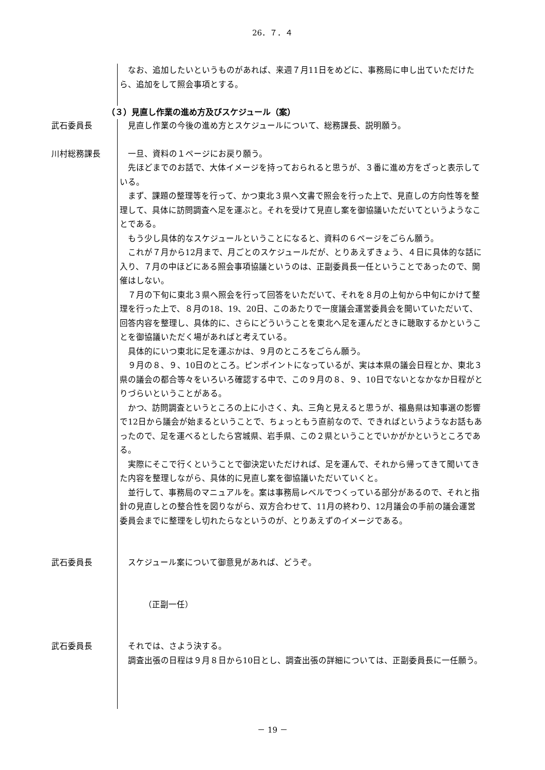26．７．４
なお、追加したいというものがあれば、来週７月11日をめどに、事務局に申し出ていただけたら、追加をして照会事項とする。
（３）見直し作業の進め方及びスケジュール（案）
武石委員長 見直し作業の今後の進め方とスケジュールについて、総務課長、説明願う。
川村総務課長 一旦、資料の１ページにお戻り願う。
先ほどまでのお話で、大体イメージを持っておられると思うが、３番に進め方をざっと表示している。
まず、課題の整理等を行って、かつ東北３県へ文書で照会を行った上で、見直しの方向性等を整理して、具体に訪問調査へ足を運ぶと。それを受けて見直し案を御協議いただいてというようなことである。
もう少し具体的なスケジュールということになると、資料の６ページをごらん願う。
これが７月から12月まで、月ごとのスケジュールだが、とりあえずきょう、４日に具体的な話に入り、７月の中ほどにある照会事項協議というのは、正副委員長一任ということであったので、開催はしない。
７月の下旬に東北３県へ照会を行って回答をいただいて、それを８月の上旬から中旬にかけて整理を行った上で、８月の18、19、20日、このあたりで一度議会運営委員会を開いていただいて、回答内容を整理し、具体的に、さらにどういうことを東北へ足を運んだときに聴取するかということを御協議いただく場があればと考えている。
具体的にいつ東北に足を運ぶかは、９月のところをごらん願う。
９月の８、９、10日のところ。ピンポイントになっているが、実は本県の議会日程とか、東北３県の議会の都合等々をいろいろ確認する中で、この９月の８、９、10日でないとなかなか日程がとりづらいということがある。
かつ、訪問調査というところの上に小さく、丸、三角と見えると思うが、福島県は知事選の影響で12日から議会が始まるということで、ちょっともう直前なので、できればというようなお話もあったので、足を運べるとしたら宮城県、岩手県、この２県ということでいかがかというところである。
実際にそこで行くということで御決定いただければ、足を運んで、それから帰ってきて聞いてきた内容を整理しながら、具体的に見直し案を御協議いただいていくと。
並行して、事務局のマニュアルを。案は事務局レベルでつくっている部分があるので、それと指針の見直しとの整合性を図りながら、双方合わせて、11月の終わり、12月議会の手前の議会運営委員会までに整理をし切れたらなというのが、とりあえずのイメージである。
武石委員長 スケジュール案について御意見があれば、どうぞ。
（正副一任）
武石委員長 それでは、さよう決する。
調査出張の日程は９月８日から10日とし、調査出張の詳細については、正副委員長に一任願う。
－ 19 －